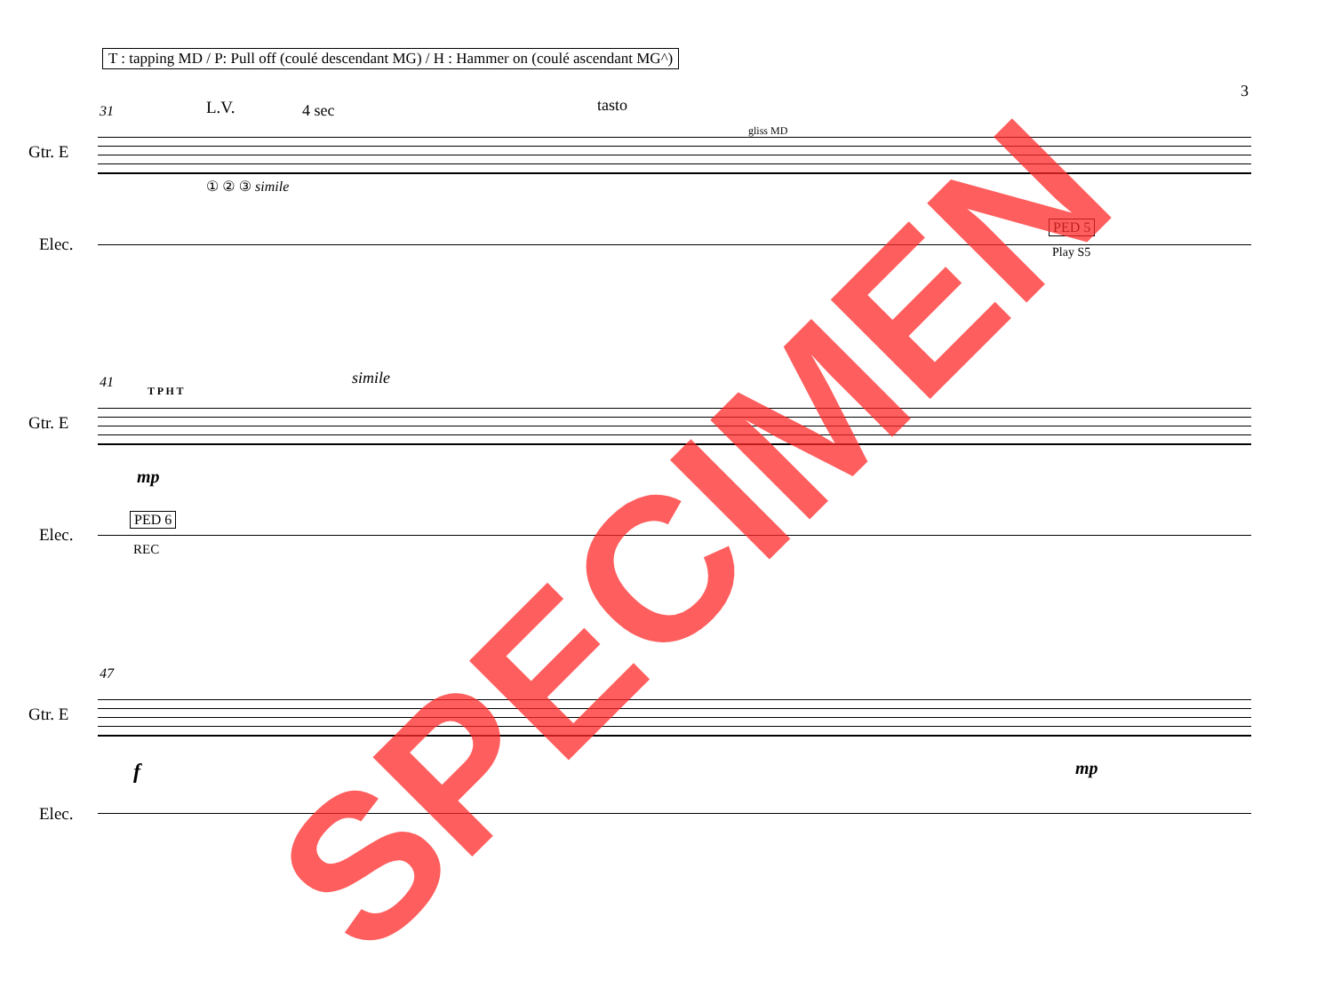T : tapping MD / P: Pull off (coulé descendant MG) / H : Hammer on (coulé ascendant MG^)
3
31 L.V. 4 sec tasto
gliss MD
Gtr. E
① ② ③ simile
Elec.
PED 5
Play S5
41
T P H T
simile
Gtr. E
mp
PED 6
Elec.
REC
47
Gtr. E
f mp
Elec.
SPECIMEN